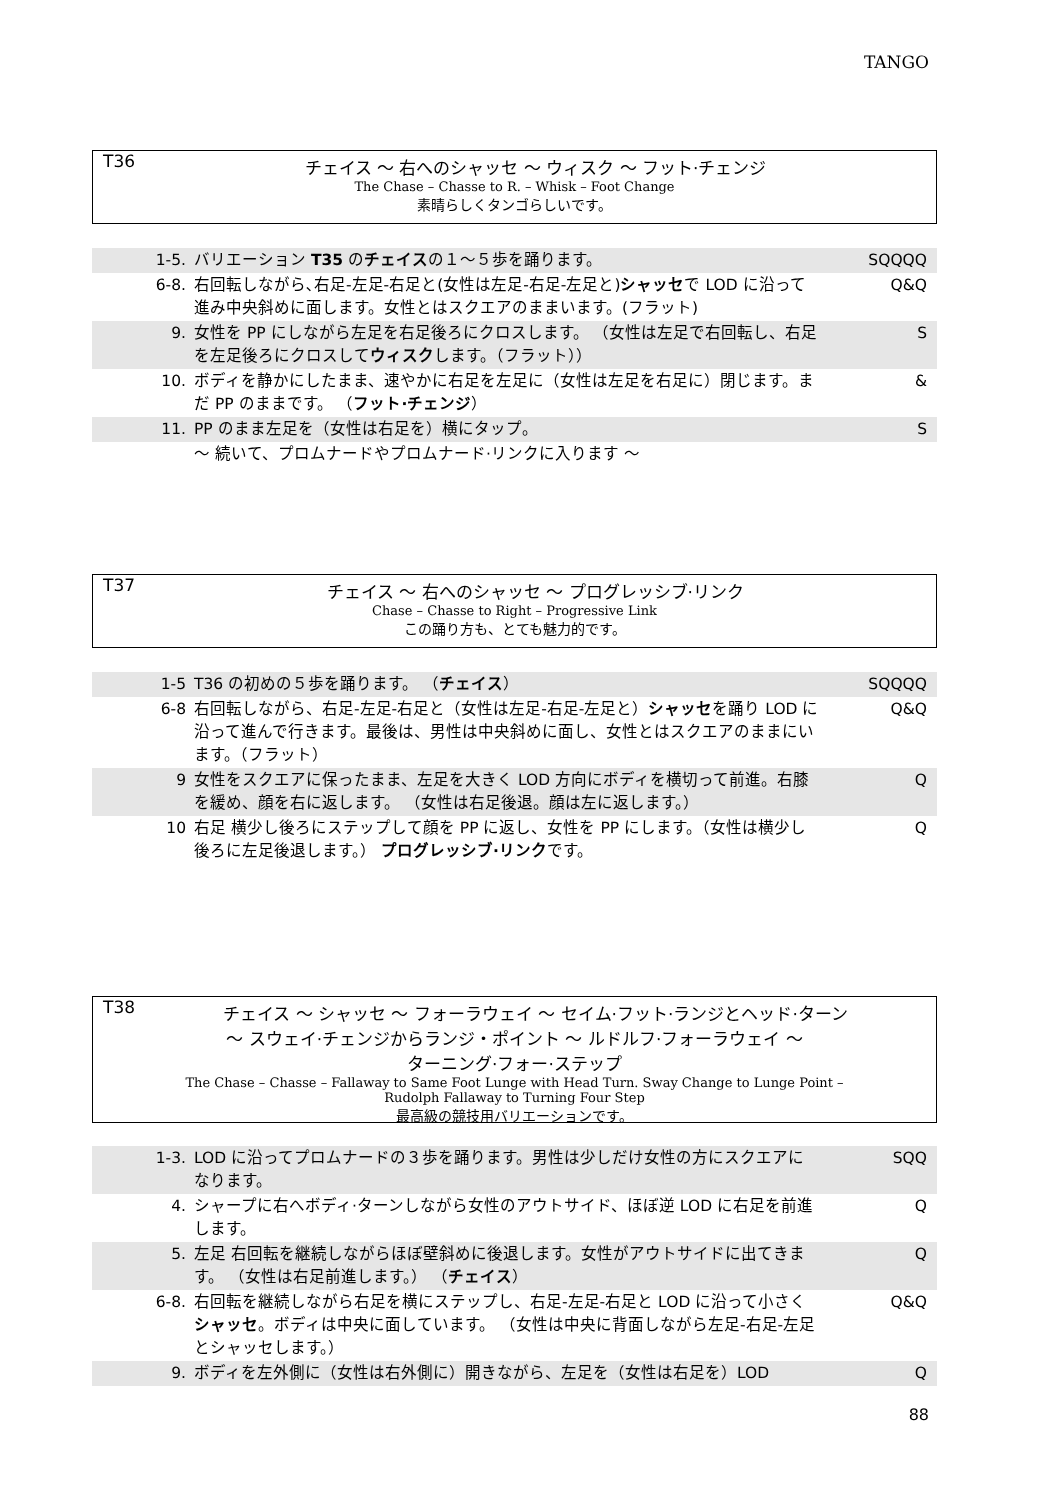TANGO
T36
チェイス ～ 右へのシャッセ ～ ウィスク ～ フット·チェンジ
The Chase – Chasse to R. – Whisk – Foot Change
素晴らしくタンゴらしいです。
| 1-5. | バリエーション T35 の チェイス の１～５歩を踊ります。 | SQQQQ |
| 6-8. | 右回転しながら､右足-左足-右足と(女性は左足-右足-左足と) シャッセ で LOD に沿って進み中央斜めに面します。女性とはスクエアのままいます。(フラット) | Q&Q |
| 9. | 女性を PP にしながら左足を右足後ろにクロスします。 （女性は左足で右回転し、右足を左足後ろにクロスして ウィスク します。（フラット）） | S |
| 10. | ボディを静かにしたまま、速やかに右足を左足に（女性は左足を右足に）閉じます。まだ PP のままです。 （ フット·チェンジ ） | & |
| 11. | PP のまま左足を（女性は右足を）横にタップ。 | S |
| | ～ 続いて、プロムナードやプロムナード·リンクに入ります ～ | |
T37
チェイス ～ 右へのシャッセ ～ プログレッシブ·リンク
Chase – Chasse to Right – Progressive Link
この踊り方も、とても魅力的です。
| 1-5 | T36 の初めの５歩を踊ります。 （ チェイス ） | SQQQQ |
| 6-8 | 右回転しながら、右足-左足-右足と（女性は左足-右足-左足と） シャッセ を踊り LOD に沿って進んで行きます。最後は、男性は中央斜めに面し、女性とはスクエアのままにいます。（フラット） | Q&Q |
| 9 | 女性をスクエアに保ったまま、左足を大きく LOD 方向にボディを横切って前進。右膝を緩め、顔を右に返します。 （女性は右足後退。顔は左に返します。） | Q |
| 10 | 右足 横少し後ろにステップして顔を PP に返し、女性を PP にします。（女性は横少し後ろに左足後退します。） プログレッシブ·リンク です。 | Q |
T38
チェイス ～ シャッセ ～ フォーラウェイ ～ セイム·フット·ランジとヘッド·ターン
～ スウェイ·チェンジからランジ・ポイント ～ ルドルフ·フォーラウェイ ～
ターニング·フォー·ステップ
The Chase – Chasse – Fallaway to Same Foot Lunge with Head Turn. Sway Change to Lunge Point –
Rudolph Fallaway to Turning Four Step
最高級の競技用バリエーションです。
| 1-3. | LOD に沿ってプロムナードの３歩を踊ります。男性は少しだけ女性の方にスクエアになります。 | SQQ |
| 4. | シャープに右へボディ·ターンしながら女性のアウトサイド、ほぼ逆 LOD に右足を前進します。 | Q |
| 5. | 左足 右回転を継続しながらほぼ壁斜めに後退します。女性がアウトサイドに出てきます。 （女性は右足前進します。） （ チェイス ） | Q |
| 6-8. | 右回転を継続しながら右足を横にステップし、右足-左足-右足と LOD に沿って小さく シャッセ 。ボディは中央に面しています。 （女性は中央に背面しながら左足-右足-左足とシャッセします。） | Q&Q |
| 9. | ボディを左外側に（女性は右外側に）開きながら、左足を（女性は右足を）LOD | Q |
88